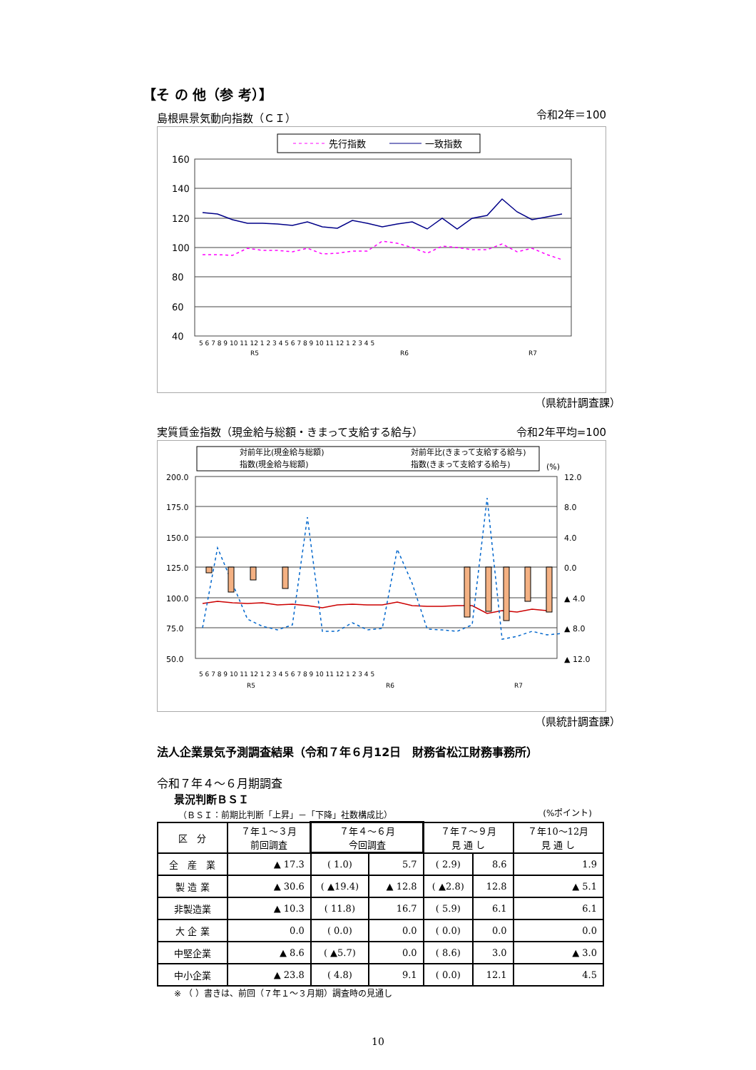【そ の 他（参 考）】
島根県景気動向指数（ＣＩ） 令和2年＝100
先行指数
一致指数
160
140
120
100
80
60
40
5 6 7 8 9 10 11 12 1 2 3 4 5 6 7 8 9 10 11 12 1 2 3 4 5
R5
R6
R7
（県統計調査課）
実質賃金指数（現金給与総額・きまって支給する給与） 令和2年平均=100
対前年比(現金給与総額)
対前年比(きまって支給する給与)
指数(現金給与総額)
指数(きまって支給する給与)
(%)
200.0
175.0
150.0
125.0
100.0
75.0
50.0
12.0
8.0
4.0
0.0
▲ 4.0
▲ 8.0
▲ 12.0
5 6 7 8 9 10 11 12 1 2 3 4 5 6 7 8 9 10 11 12 1 2 3 4 5
R5
R6
R7
（県統計調査課）
法人企業景気予測調査結果（令和７年６月12日　財務省松江財務事務所）
令和７年４～６月期調査
景況判断ＢＳＩ
（ＢＳＩ：前期比判断「上昇」－「下降」社数構成比） (%ポイント)
| 区 分 | ７年１～３月 前回調査 | ７年４～６月 今回調査 | | ７年７～９月 見 通 し | | ７年10～12月 見 通 し |
| --- | --- | --- | --- | --- | --- | --- |
| 全 産 業 | ▲ 17.3 | ( 1.0) | 5.7 | ( 2.9) | 8.6 | 1.9 |
| 製 造 業 | ▲ 30.6 | ( ▲19.4) | ▲ 12.8 | ( ▲2.8) | 12.8 | ▲ 5.1 |
| 非製造業 | ▲ 10.3 | ( 11.8) | 16.7 | ( 5.9) | 6.1 | 6.1 |
| 大 企 業 | 0.0 | ( 0.0) | 0.0 | ( 0.0) | 0.0 | 0.0 |
| 中堅企業 | ▲ 8.6 | ( ▲5.7) | 0.0 | ( 8.6) | 3.0 | ▲ 3.0 |
| 中小企業 | ▲ 23.8 | ( 4.8) | 9.1 | ( 0.0) | 12.1 | 4.5 |
※ （ ）書きは、前回（７年１～３月期）調査時の見通し
10